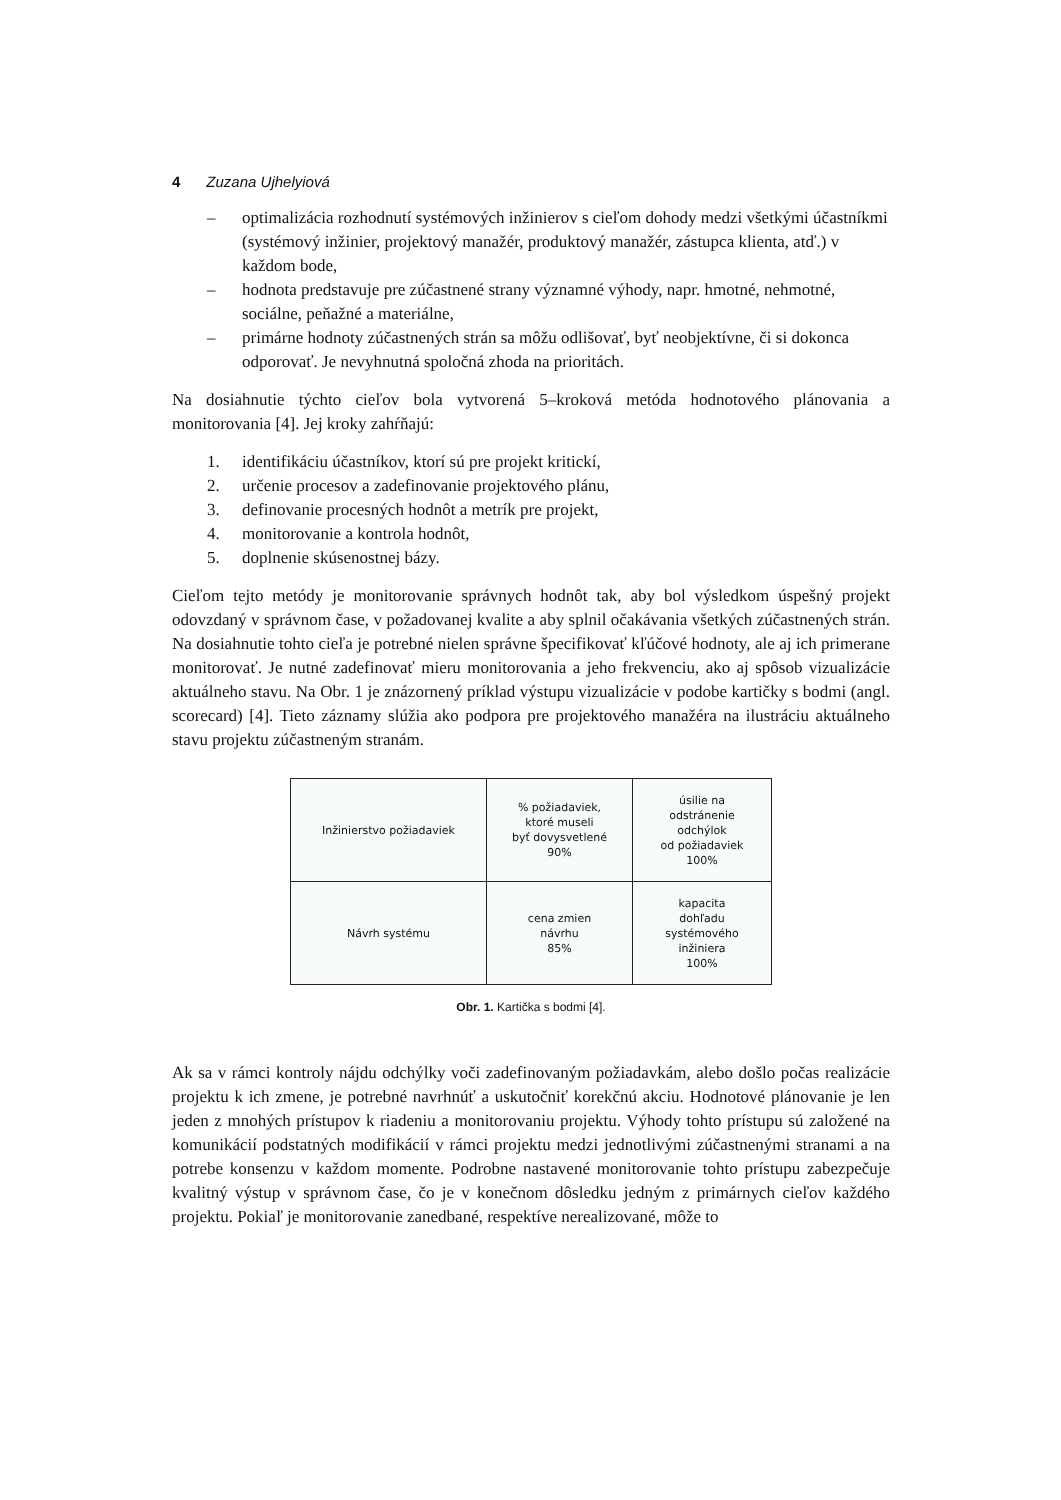4 Zuzana Ujhelyiová
– optimalizácia rozhodnutí systémových inžinierov s cieľom dohody medzi všetkými účastníkmi (systémový inžinier, projektový manažér, produktový manažér, zástupca klienta, atď.) v každom bode,
– hodnota predstavuje pre zúčastnené strany významné výhody, napr. hmotné, nehmotné, sociálne, peňažné a materiálne,
– primárne hodnoty zúčastnených strán sa môžu odlišovať, byť neobjektívne, či si dokonca odporovať. Je nevyhnutná spoločná zhoda na prioritách.
Na dosiahnutie týchto cieľov bola vytvorená 5–kroková metóda hodnotového plánovania a monitorovania [4]. Jej kroky zahŕňajú:
1. identifikáciu účastníkov, ktorí sú pre projekt kritickí,
2. určenie procesov a zadefinovanie projektového plánu,
3. definovanie procesných hodnôt a metrík pre projekt,
4. monitorovanie a kontrola hodnôt,
5. doplnenie skúsenostnej bázy.
Cieľom tejto metódy je monitorovanie správnych hodnôt tak, aby bol výsledkom úspešný projekt odovzdaný v správnom čase, v požadovanej kvalite a aby splnil očakávania všetkých zúčastnených strán. Na dosiahnutie tohto cieľa je potrebné nielen správne špecifikovať kľúčové hodnoty, ale aj ich primerane monitorovať. Je nutné zadefinovať mieru monitorovania a jeho frekvenciu, ako aj spôsob vizualizácie aktuálneho stavu. Na Obr. 1 je znázornený príklad výstupu vizualizácie v podobe kartičky s bodmi (angl. scorecard) [4]. Tieto záznamy slúžia ako podpora pre projektového manažéra na ilustráciu aktuálneho stavu projektu zúčastneným stranám.
| Inžinierstvo požiadaviek | % požiadaviek, ktoré museli byť dovysvetlené 90% | úsilie na odstránenie odchýlok od požiadaviek 100% |
| Návrh systému | cena zmien návrhu 85% | kapacita dohľadu systémového inžiniera 100% |
Obr. 1. Kartička s bodmi [4].
Ak sa v rámci kontroly nájdu odchýlky voči zadefinovaným požiadavkám, alebo došlo počas realizácie projektu k ich zmene, je potrebné navrhnúť a uskutočniť korekčnú akciu. Hodnotové plánovanie je len jeden z mnohých prístupov k riadeniu a monitorovaniu projektu. Výhody tohto prístupu sú založené na komunikácií podstatných modifikácií v rámci projektu medzi jednotlivými zúčastnenými stranami a na potrebe konsenzu v každom momente. Podrobne nastavené monitorovanie tohto prístupu zabezpečuje kvalitný výstup v správnom čase, čo je v konečnom dôsledku jedným z primárnych cieľov každého projektu. Pokiaľ je monitorovanie zanedbané, respektíve nerealizované, môže to